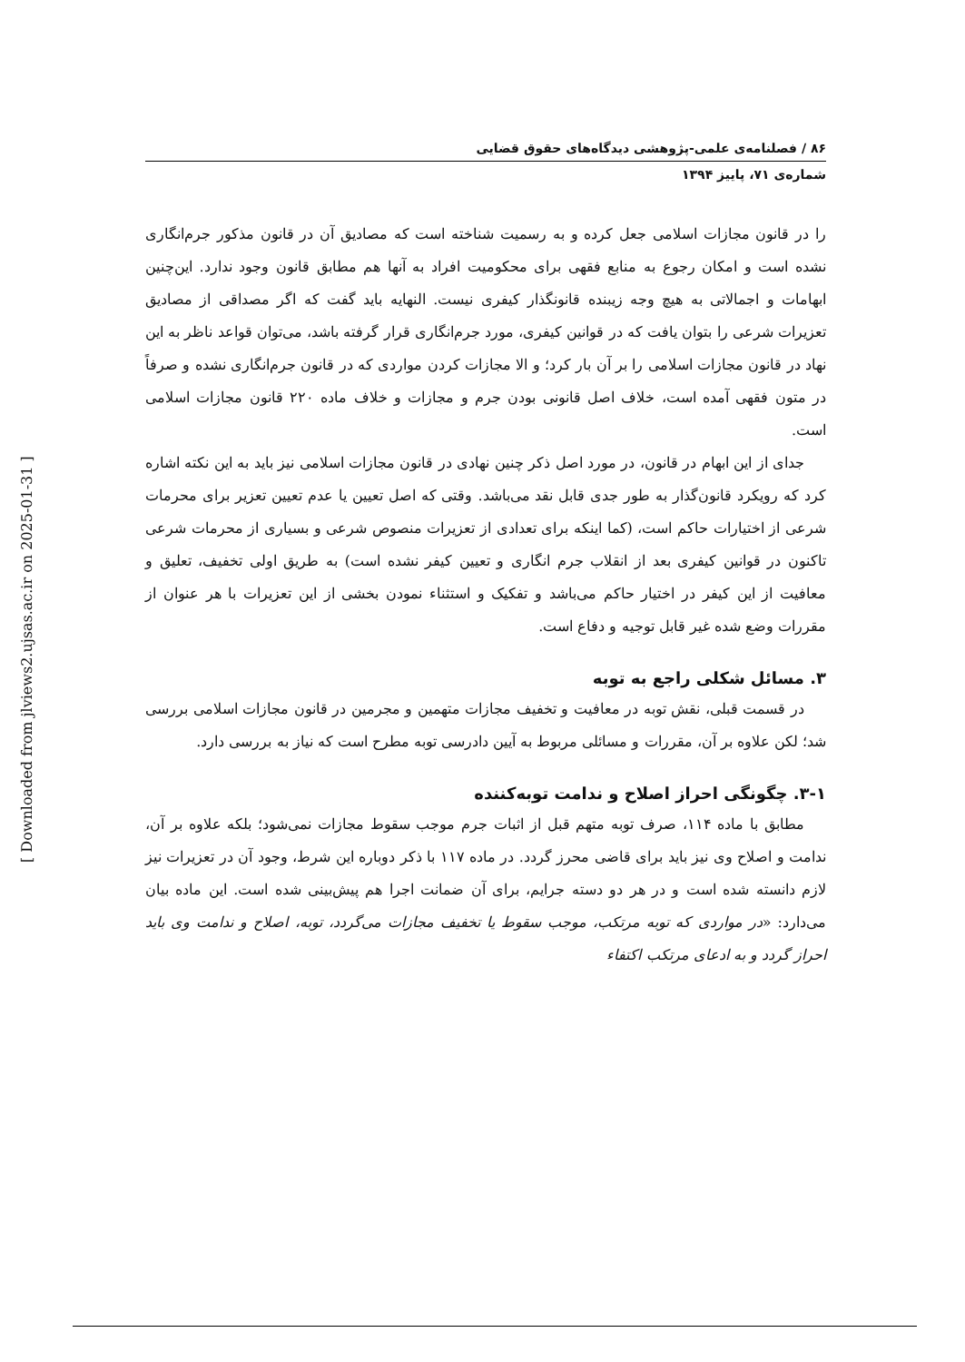۸۶ / فصلنامه‌ی علمی-پژوهشی دیدگاه‌های حقوق قضایی
شماره‌ی ۷۱، پاییز ۱۳۹۴
را در قانون مجازات اسلامی جعل کرده و به رسمیت شناخته است که مصادیق آن در قانون مذکور جرم‌انگاری نشده است و امکان رجوع به منابع فقهی برای محکومیت افراد به آنها هم مطابق قانون وجود ندارد. این‌چنین ابهامات و اجمالاتی به هیچ وجه زیبنده قانونگذار کیفری نیست. النهایه باید گفت که اگر مصداقی از مصادیق تعزیرات شرعی را بتوان یافت که در قوانین کیفری، مورد جرم‌انگاری قرار گرفته باشد، می‌توان قواعد ناظر به این نهاد در قانون مجازات اسلامی را بر آن بار کرد؛ و الا مجازات کردن مواردی که در قانون جرم‌انگاری نشده و صرفاً در متون فقهی آمده است، خلاف اصل قانونی بودن جرم و مجازات و خلاف ماده ۲۲۰ قانون مجازات اسلامی است.
جدای از این ابهام در قانون، در مورد اصل ذکر چنین نهادی در قانون مجازات اسلامی نیز باید به این نکته اشاره کرد که رویکرد قانون‌گذار به طور جدی قابل نقد می‌باشد. وقتی که اصل تعیین یا عدم تعیین تعزیر برای محرمات شرعی از اختیارات حاکم است، (کما اینکه برای تعدادی از تعزیرات منصوص شرعی و بسیاری از محرمات شرعی تاکنون در قوانین کیفری بعد از انقلاب جرم انگاری و تعیین کیفر نشده است) به طریق اولی تخفیف، تعلیق و معافیت از این کیفر در اختیار حاکم می‌باشد و تفکیک و استثناء نمودن بخشی از این تعزیرات با هر عنوان از مقررات وضع شده غیر قابل توجیه و دفاع است.
۳. مسائل شکلی راجع به توبه
در قسمت قبلی، نقش توبه در معافیت و تخفیف مجازات متهمین و مجرمین در قانون مجازات اسلامی بررسی شد؛ لکن علاوه بر آن، مقررات و مسائلی مربوط به آیین دادرسی توبه مطرح است که نیاز به بررسی دارد.
۳-۱. چگونگی احراز اصلاح و ندامت توبه‌کننده
مطابق با ماده ۱۱۴، صرف توبه متهم قبل از اثبات جرم موجب سقوط مجازات نمی‌شود؛ بلکه علاوه بر آن، ندامت و اصلاح وی نیز باید برای قاضی محرز گردد. در ماده ۱۱۷ با ذکر دوباره این شرط، وجود آن در تعزیرات نیز لازم دانسته شده است و در هر دو دسته جرایم، برای آن ضمانت اجرا هم پیش‌بینی شده است. این ماده بیان می‌دارد: «در مواردی که توبه مرتکب، موجب سقوط یا تخفیف مجازات می‌گردد، توبه، اصلاح و ندامت وی باید احراز گردد و به ادعای مرتکب اکتفاء
[ Downloaded from jlviews2.ujsas.ac.ir on 2025-01-31 ]